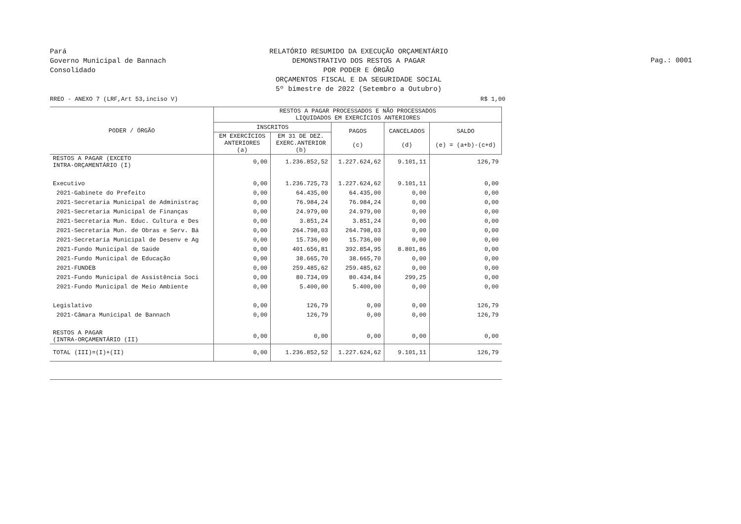Pará
Governo Municipal de Bannach
Consolidado
RELATÓRIO RESUMIDO DA EXECUÇÃO ORÇAMENTÁRIO
DEMONSTRATIVO DOS RESTOS A PAGAR
POR PODER E ÓRGÃO
ORÇAMENTOS FISCAL E DA SEGURIDADE SOCIAL
5º bimestre de 2022 (Setembro a Outubro)
Pag.: 0001
RREO - ANEXO 7 (LRF,Art 53,inciso V) R$ 1,00
| PODER / ÓRGÃO | RESTOS A PAGAR PROCESSADOS E NÃO PROCESSADOS LIQUIDADOS EM EXERCÍCIOS ANTERIORES | | | | |
| --- | --- | --- | --- | --- | --- |
| | INSCRITOS | | PAGOS (c) | CANCELADOS (d) | SALDO (e) = (a+b)-(c+d) |
| | EM EXERCÍCIOS ANTERIORES (a) | EM 31 DE DEZ. EXERC.ANTERIOR (b) | | | |
| RESTOS A PAGAR (EXCETO INTRA-ORÇAMENTÁRIO (I) | 0,00 | 1.236.852,52 | 1.227.624,62 | 9.101,11 | 126,79 |
| Executivo | 0,00 | 1.236.725,73 | 1.227.624,62 | 9.101,11 | 0,00 |
| 2021-Gabinete do Prefeito | 0,00 | 64.435,00 | 64.435,00 | 0,00 | 0,00 |
| 2021-Secretaria Municipal de Administraç | 0,00 | 76.984,24 | 76.984,24 | 0,00 | 0,00 |
| 2021-Secretaria Municipal de Finanças | 0,00 | 24.979,00 | 24.979,00 | 0,00 | 0,00 |
| 2021-Secretaria Mun. Educ. Cultura e Des | 0,00 | 3.851,24 | 3.851,24 | 0,00 | 0,00 |
| 2021-Secretaria Mun. de Obras e Serv. Bá | 0,00 | 264.798,03 | 264.798,03 | 0,00 | 0,00 |
| 2021-Secretaria Municipal de Desenv e Ag | 0,00 | 15.736,00 | 15.736,00 | 0,00 | 0,00 |
| 2021-Fundo Municipal de Saúde | 0,00 | 401.656,81 | 392.854,95 | 8.801,86 | 0,00 |
| 2021-Fundo Municipal de Educação | 0,00 | 38.665,70 | 38.665,70 | 0,00 | 0,00 |
| 2021-FUNDEB | 0,00 | 259.485,62 | 259.485,62 | 0,00 | 0,00 |
| 2021-Fundo Municipal de Assistência Soci | 0,00 | 80.734,09 | 80.434,84 | 299,25 | 0,00 |
| 2021-Fundo Municipal de Meio Ambiente | 0,00 | 5.400,00 | 5.400,00 | 0,00 | 0,00 |
| Legislativo | 0,00 | 126,79 | 0,00 | 0,00 | 126,79 |
| 2021-Câmara Municipal de Bannach | 0,00 | 126,79 | 0,00 | 0,00 | 126,79 |
| RESTOS A PAGAR (INTRA-ORÇAMENTÁRIO (II) | 0,00 | 0,00 | 0,00 | 0,00 | 0,00 |
| TOTAL (III)=(I)+(II) | 0,00 | 1.236.852,52 | 1.227.624,62 | 9.101,11 | 126,79 |